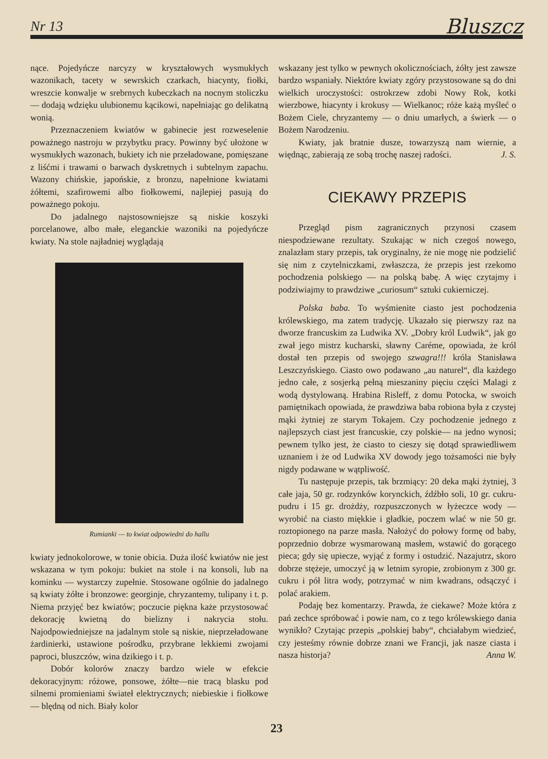Nr 13 Bluszcz
nące. Pojedyńcze narcyzy w kryształowych wysmukłych wazonikach, tacety w sewrskich czarkach, hiacynty, fiołki, wreszcie konwalje w srebrnych kubeczkach na nocnym stoliczku — dodają wdzięku ulubionemu kącikowi, napełniając go delikatną wonią.
Przeznaczeniem kwiatów w gabinecie jest rozweselenie poważnego nastroju w przybytku pracy. Powinny być ułożone w wysmukłych wazonach, bukiety ich nie przeładowane, pomięszane z liśćmi i trawami o barwach dyskretnych i subtelnym zapachu. Wazony chińskie, japońskie, z bronzu, napełnione kwiatami żółtemi, szafirowemi albo fiołkowemi, najlepiej pasują do poważnego pokoju.
Do jadalnego najstosowniejsze są niskie koszyki porcelanowe, albo małe, eleganckie wazoniki na pojedyńcze kwiaty. Na stole najładniej wyglądają
Rumianki — to kwiat odpowiedni do hallu
kwiaty jednokolorowe, w tonie obicia. Duża ilość kwiatów nie jest wskazana w tym pokoju: bukiet na stole i na konsoli, lub na kominku — wystarczy zupełnie. Stosowane ogólnie do jadalnego są kwiaty żółte i bronzowe: georginje, chryzantemy, tulipany i t. p. Niema przyjęć bez kwiatów; poczucie piękna każe przystosować dekorację kwietną do bielizny i nakrycia stołu. Najodpowiedniejsze na jadalnym stole są niskie, nieprzeładowane żardinierki, ustawione pośrodku, przybrane lekkiemi zwojami paproci, bluszczów, wina dzikiego i t. p.
Dobór kolorów znaczy bardzo wiele w efekcie dekoracyjnym: różowe, ponsowe, żółte—nie tracą blasku pod silnemi promieniami świateł elektrycznych; niebieskie i fiołkowe — blędną od nich. Biały kolor
wskazany jest tylko w pewnych okolicznościach, żółty jest zawsze bardzo wspaniały. Niektóre kwiaty zgóry przystosowane są do dni wielkich uroczystości: ostrokrzew zdobi Nowy Rok, kotki wierzbowe, hiacynty i krokusy — Wielkanoc; róże każą myśleć o Bożem Ciele, chryzantemy — o dniu umarłych, a świerk — o Bożem Narodzeniu.
Kwiaty, jak bratnie dusze, towarzyszą nam wiernie, a więdnąc, zabierają ze sobą trochę naszej radości. J. S.
CIEKAWY PRZEPIS
Przegląd pism zagranicznych przynosi czasem niespodziewane rezultaty. Szukając w nich czegoś nowego, znalazłam stary przepis, tak oryginalny, że nie mogę nie podzielić się nim z czytelniczkami, zwłaszcza, że przepis jest rzekomo pochodzenia polskiego — na polską babę. A więc czytajmy i podziwiajmy to prawdziwe „curiosum“ sztuki cukierniczej.
Polska baba. To wyśmienite ciasto jest pochodzenia królewskiego, ma zatem tradycję. Ukazało się pierwszy raz na dworze francuskim za Ludwika XV. „Dobry król Ludwik“, jak go zwał jego mistrz kucharski, sławny Caréme, opowiada, że król dostał ten przepis od swojego szwagra!!! króla Stanisława Leszczyńskiego. Ciasto owo podawano „au naturel“, dla każdego jedno całe, z sosjerką pełną mieszaniny pięciu części Malagi z wodą dystylowaną. Hrabina Risleff, z domu Potocka, w swoich pamiętnikach opowiada, że prawdziwa baba robiona była z czystej mąki żytniej ze starym Tokajem. Czy pochodzenie jednego z najlepszych ciast jest francuskie, czy polskie— na jedno wynosi; pewnem tylko jest, że ciasto to cieszy się dotąd sprawiedliwem uznaniem i że od Ludwika XV dowody jego tożsamości nie były nigdy podawane w wątpliwość.
Tu następuje przepis, tak brzmiący: 20 deka mąki żytniej, 3 całe jaja, 50 gr. rodzynków korynckich, źdźbło soli, 10 gr. cukru-pudru i 15 gr. drożdży, rozpuszczonych w łyżeczce wody — wyrobić na ciasto miękkie i gładkie, poczem wlać w nie 50 gr. roztopionego na parze masła. Nałożyć do połowy formę od baby, poprzednio dobrze wysmarowaną masłem, wstawić do gorącego pieca; gdy się upiecze, wyjąć z formy i ostudzić. Nazajutrz, skoro dobrze stężeje, umoczyć ją w letnim syropie, zrobionym z 300 gr. cukru i pół litra wody, potrzymać w nim kwadrans, odsączyć i polać arakiem.
Podaję bez komentarzy. Prawda, że ciekawe? Może która z pań zechce spróbować i powie nam, co z tego królewskiego dania wynikło? Czytając przepis „polskiej baby“, chciałabym wiedzieć, czy jesteśmy równie dobrze znani we Francji, jak nasze ciasta i nasza historja? Anna W.
23